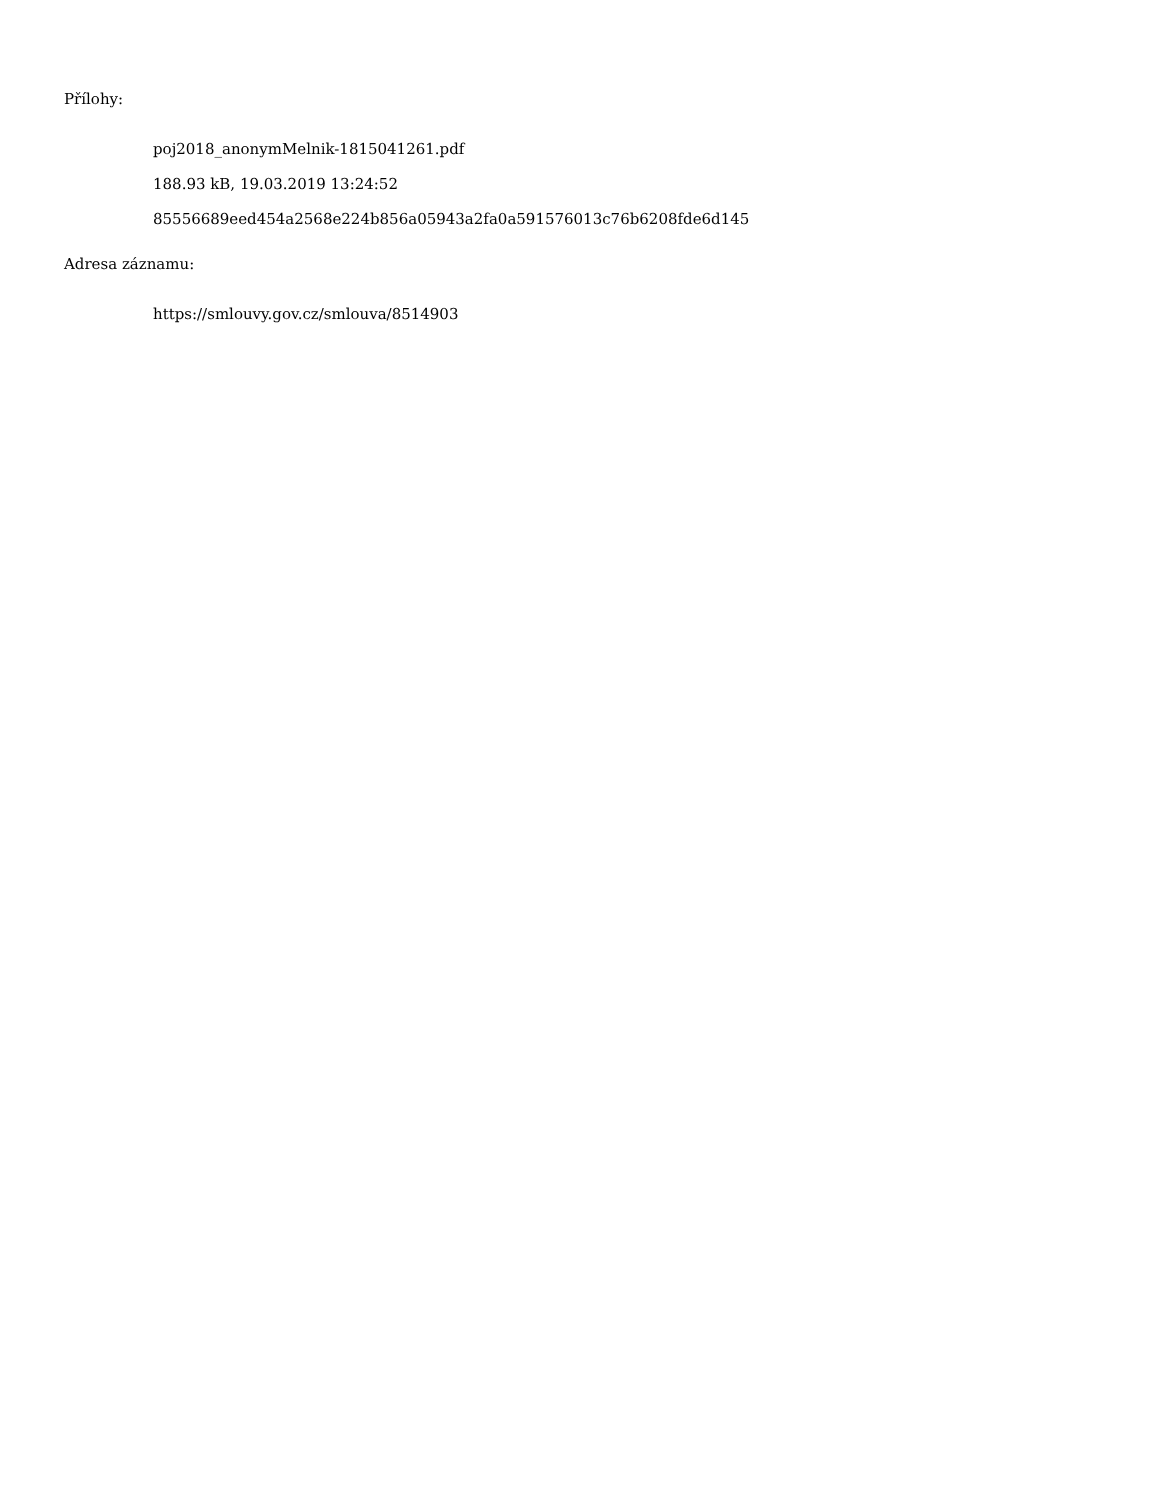Přílohy:
poj2018_anonymMelnik-1815041261.pdf
188.93 kB, 19.03.2019 13:24:52
85556689eed454a2568e224b856a05943a2fa0a591576013c76b6208fde6d145
Adresa záznamu:
https://smlouvy.gov.cz/smlouva/8514903